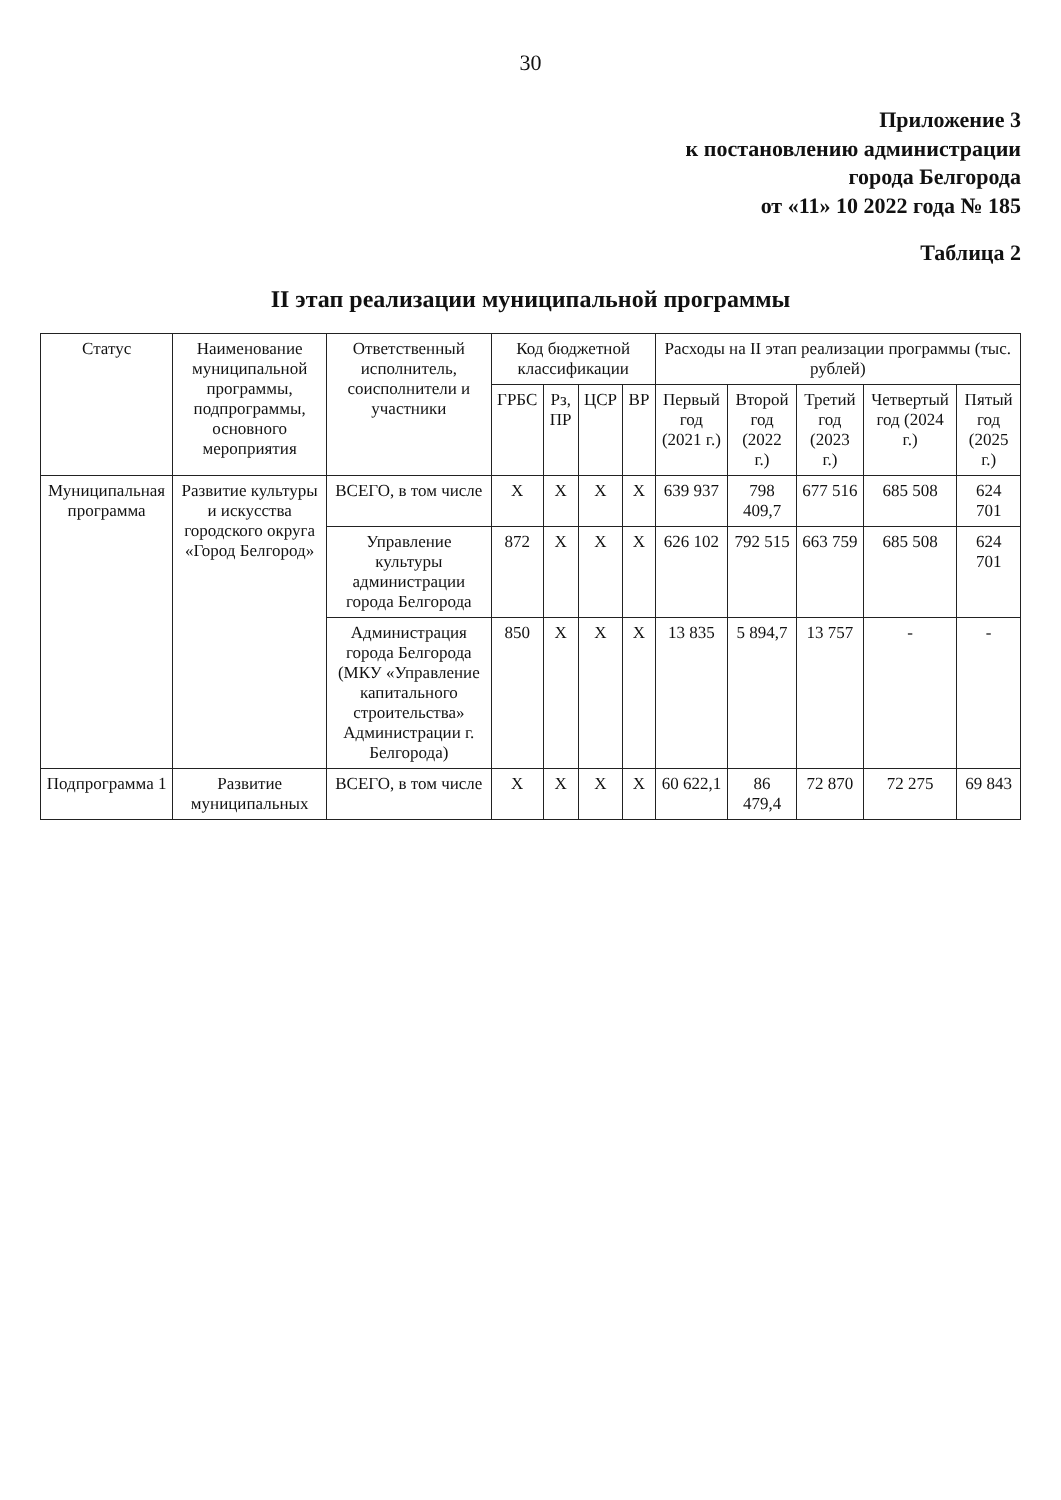30
Приложение 3
к постановлению администрации
города Белгорода
от «11» 10 2022 года № 185
Таблица 2
II этап реализации муниципальной программы
| Статус | Наименование муниципальной программы, подпрограммы, основного мероприятия | Ответственный исполнитель, соисполнители и участники | Код бюджетной классификации | | | | Расходы на II этап реализации программы (тыс. рублей) | | | | |
| --- | --- | --- | --- | --- | --- | --- | --- | --- | --- | --- | --- |
| | | | ГРБС | Рз, ПР | ЦСР | ВР | Первый год (2021 г.) | Второй год (2022 г.) | Третий год (2023 г.) | Четвертый год (2024 г.) | Пятый год (2025 г.) |
| Муниципальная программа | Развитие культуры и искусства городского округа «Город Белгород» | ВСЕГО, в том числе | Х | Х | Х | Х | 639 937 | 798 409,7 | 677 516 | 685 508 | 624 701 |
| | | Управление культуры администрации города Белгорода | 872 | Х | Х | Х | 626 102 | 792 515 | 663 759 | 685 508 | 624 701 |
| | | Администрация города Белгорода (МКУ «Управление капитального строительства» Администрации г. Белгорода) | 850 | Х | Х | Х | 13 835 | 5 894,7 | 13 757 | - | - |
| Подпрограмма 1 | Развитие муниципальных | ВСЕГО, в том числе | Х | Х | Х | Х | 60 622,1 | 86 479,4 | 72 870 | 72 275 | 69 843 |